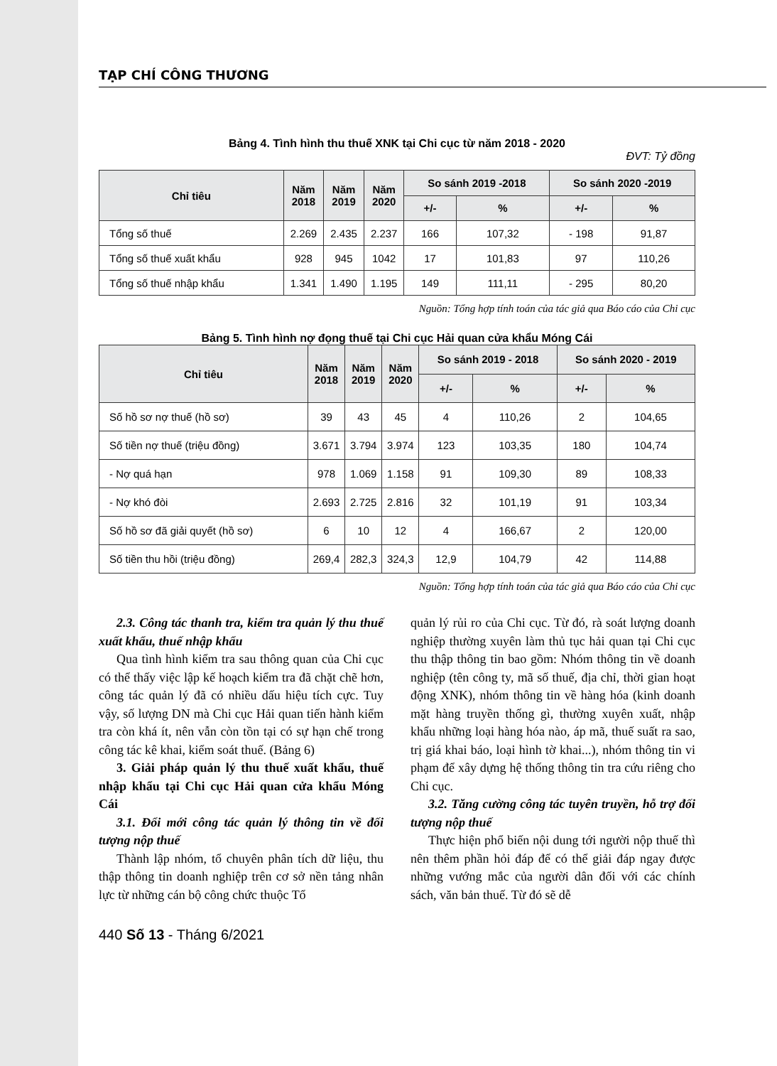TẠP CHÍ CÔNG THƯƠNG
Bảng 4. Tình hình thu thuế XNK tại Chi cục từ năm 2018 - 2020
ĐVT: Tỷ đồng
| Chỉ tiêu | Năm 2018 | Năm 2019 | Năm 2020 | So sánh 2019 -2018 | | So sánh 2020 -2019 | |
| --- | --- | --- | --- | --- | --- | --- | --- |
| | | | | +/- | % | +/- | % |
| Tổng số thuế | 2.269 | 2.435 | 2.237 | 166 | 107,32 | - 198 | 91,87 |
| Tổng số thuế xuất khẩu | 928 | 945 | 1042 | 17 | 101,83 | 97 | 110,26 |
| Tổng số thuế nhập khẩu | 1.341 | 1.490 | 1.195 | 149 | 111,11 | - 295 | 80,20 |
Nguồn: Tổng hợp tính toán của tác giả qua Báo cáo của Chi cục
Bảng 5. Tình hình nợ đọng thuế tại Chi cục Hải quan cửa khẩu Móng Cái
| Chỉ tiêu | Năm 2018 | Năm 2019 | Năm 2020 | So sánh 2019 - 2018 | | So sánh 2020 - 2019 | |
| --- | --- | --- | --- | --- | --- | --- | --- |
| | | | | +/- | % | +/- | % |
| Số hồ sơ nợ thuế (hồ sơ) | 39 | 43 | 45 | 4 | 110,26 | 2 | 104,65 |
| Số tiền nợ thuế (triệu đồng) | 3.671 | 3.794 | 3.974 | 123 | 103,35 | 180 | 104,74 |
| - Nợ quá hạn | 978 | 1.069 | 1.158 | 91 | 109,30 | 89 | 108,33 |
| - Nợ khó đòi | 2.693 | 2.725 | 2.816 | 32 | 101,19 | 91 | 103,34 |
| Số hồ sơ đã giải quyết (hồ sơ) | 6 | 10 | 12 | 4 | 166,67 | 2 | 120,00 |
| Số tiền thu hồi (triệu đồng) | 269,4 | 282,3 | 324,3 | 12,9 | 104,79 | 42 | 114,88 |
Nguồn: Tổng hợp tính toán của tác giả qua Báo cáo của Chi cục
2.3. Công tác thanh tra, kiểm tra quản lý thu thuế xuất khẩu, thuế nhập khẩu
Qua tình hình kiểm tra sau thông quan của Chi cục có thể thấy việc lập kế hoạch kiểm tra đã chặt chẽ hơn, công tác quản lý đã có nhiều dấu hiệu tích cực. Tuy vậy, số lượng DN mà Chi cục Hải quan tiến hành kiểm tra còn khá ít, nên vẫn còn tồn tại có sự hạn chế trong công tác kê khai, kiểm soát thuế. (Bảng 6)
3. Giải pháp quản lý thu thuế xuất khẩu, thuế nhập khẩu tại Chi cục Hải quan cửa khẩu Móng Cái
3.1. Đổi mới công tác quản lý thông tin về đối tượng nộp thuế
Thành lập nhóm, tổ chuyên phân tích dữ liệu, thu thập thông tin doanh nghiệp trên cơ sở nền tảng nhân lực từ những cán bộ công chức thuộc Tổ
quản lý rủi ro của Chi cục. Từ đó, rà soát lượng doanh nghiệp thường xuyên làm thủ tục hải quan tại Chi cục thu thập thông tin bao gồm: Nhóm thông tin về doanh nghiệp (tên công ty, mã số thuế, địa chỉ, thời gian hoạt động XNK), nhóm thông tin về hàng hóa (kinh doanh mặt hàng truyền thống gì, thường xuyên xuất, nhập khẩu những loại hàng hóa nào, áp mã, thuế suất ra sao, trị giá khai báo, loại hình tờ khai...), nhóm thông tin vi phạm để xây dựng hệ thống thông tin tra cứu riêng cho Chi cục.
3.2. Tăng cường công tác tuyên truyền, hỗ trợ đối tượng nộp thuế
Thực hiện phổ biến nội dung tới người nộp thuế thì nên thêm phần hỏi đáp để có thể giải đáp ngay được những vướng mắc của người dân đối với các chính sách, văn bản thuế. Từ đó sẽ dễ
440 Số 13 - Tháng 6/2021